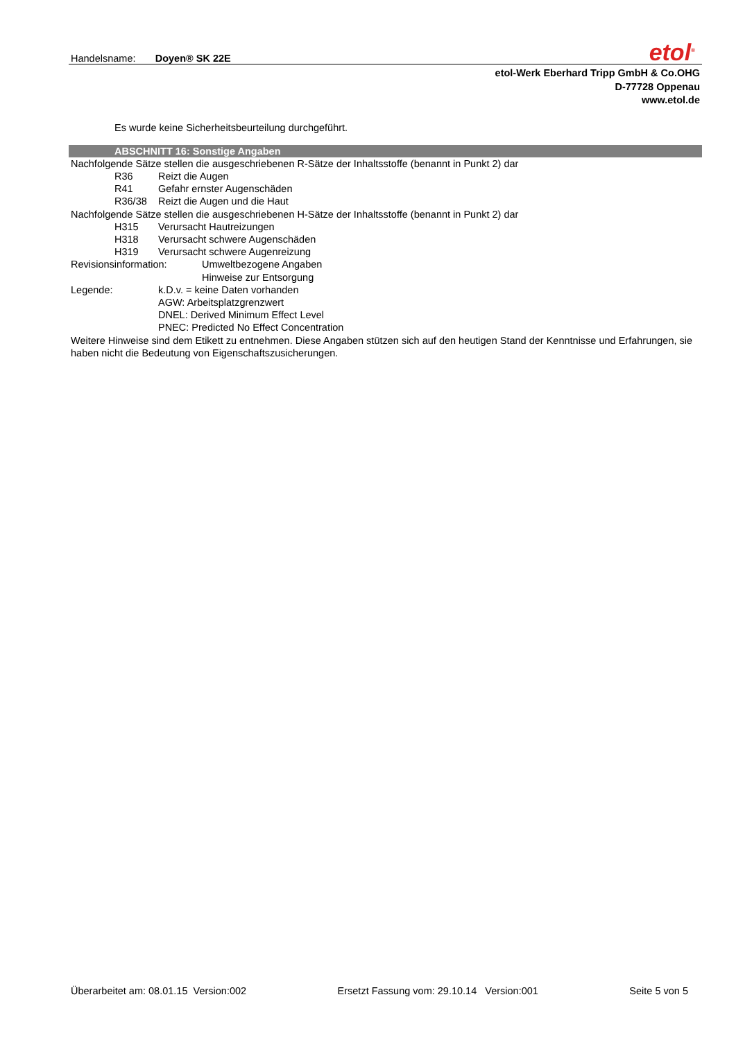Handelsname: Doyen® SK 22E
etol<sup>®</sup>
etol-Werk Eberhard Tripp GmbH & Co.OHG
D-77728 Oppenau
www.etol.de
Es wurde keine Sicherheitsbeurteilung durchgeführt.
ABSCHNITT 16: Sonstige Angaben
Nachfolgende Sätze stellen die ausgeschriebenen R-Sätze der Inhaltsstoffe (benannt in Punkt 2) dar
R36 Reizt die Augen
R41 Gefahr ernster Augenschäden
R36/38 Reizt die Augen und die Haut
Nachfolgende Sätze stellen die ausgeschriebenen H-Sätze der Inhaltsstoffe (benannt in Punkt 2) dar
H315 Verursacht Hautreizungen
H318 Verursacht schwere Augenschäden
H319 Verursacht schwere Augenreizung
Revisionsinformation: Umweltbezogene Angaben
Hinweise zur Entsorgung
Legende: k.D.v. = keine Daten vorhanden
AGW: Arbeitsplatzgrenzwert
DNEL: Derived Minimum Effect Level
PNEC: Predicted No Effect Concentration
Weitere Hinweise sind dem Etikett zu entnehmen. Diese Angaben stützen sich auf den heutigen Stand der Kenntnisse und Erfahrungen, sie haben nicht die Bedeutung von Eigenschaftszusicherungen.
Überarbeitet am: 08.01.15 Version:002 Ersetzt Fassung vom: 29.10.14 Version:001 Seite 5 von 5